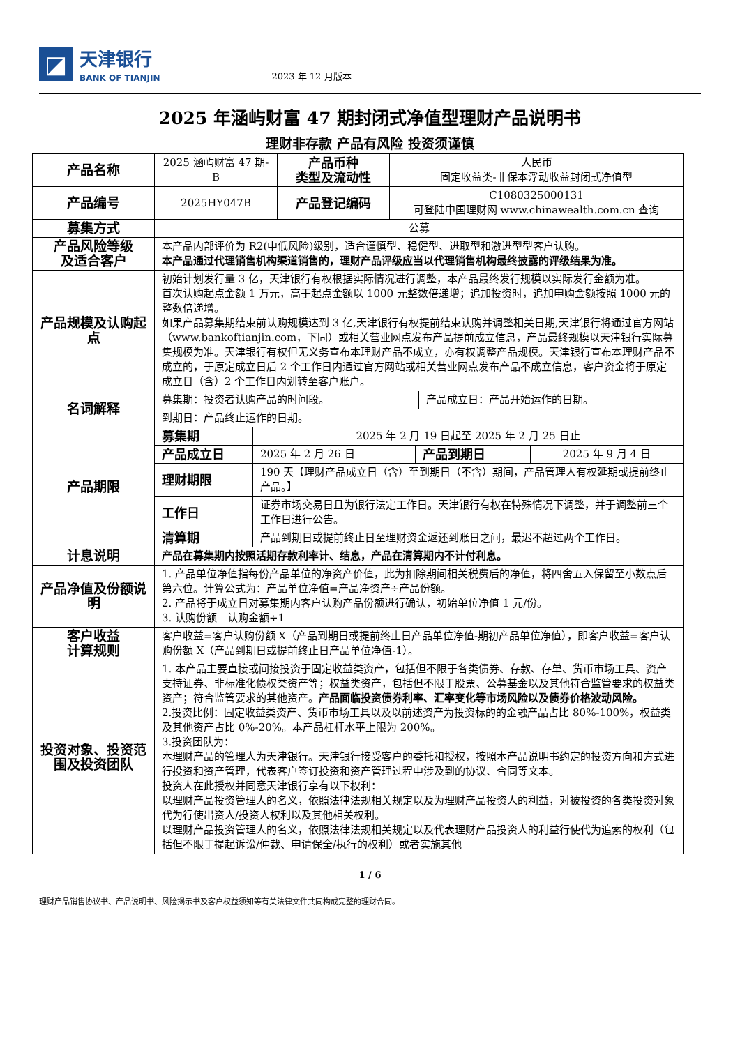◪
天津银行
BANK OF TIANJIN
2023 年 12 月版本
2025 年涵屿财富 47 期封闭式净值型理财产品说明书
理财非存款 产品有风险 投资须谨慎
| 产品名称 | 2025 涵屿财富 47 期-B | 产品币种 类型及流动性 | 人民币 固定收益类-非保本浮动收益封闭式净值型 |
| 产品编号 | 2025HY047B | 产品登记编码 | C1080325000131 可登陆中国理财网 www.chinawealth.com.cn 查询 |
| 募集方式 | 公募 | | |
| 产品风险等级 及适合客户 | 本产品内部评价为 R2(中低风险)级别，适合谨慎型、稳健型、进取型和激进型型客户认购。 本产品通过代理销售机构渠道销售的，理财产品评级应当以代理销售机构最终披露的评级结果为准。 | | |
| 产品规模及认购起点 | 初始计划发行量 3 亿，天津银行有权根据实际情况进行调整，本产品最终发行规模以实际发行金额为准。 首次认购起点金额 1 万元，高于起点金额以 1000 元整数倍递增；追加投资时，追加申购金额按照 1000 元的整数倍递增。 如果产品募集期结束前认购规模达到 3 亿,天津银行有权提前结束认购并调整相关日期,天津银行将通过官方网站（www.bankoftianjin.com，下同）或相关营业网点发布产品提前成立信息，产品最终规模以天津银行实际募集规模为准。天津银行有权但无义务宣布本理财产品不成立，亦有权调整产品规模。天津银行宣布本理财产品不成立的，于原定成立日后 2 个工作日内通过官方网站或相关营业网点发布产品不成立信息，客户资金将于原定成立日（含）2 个工作日内划转至客户账户。 | | |
| 名词解释 | / 募集期：投资者认购产品的时间段。 / 产品成立日：产品开始运作的日期。 / / 到期日：产品终止运作的日期。 / / | | |
| 产品期限 | / 募集期 / 2025 年 2 月 19 日起至 2025 年 2 月 25 日止 / / / / 产品成立日 / 2025 年 2 月 26 日 / 产品到期日 / 2025 年 9 月 4 日 / / 理财期限 / 190 天【理财产品成立日（含）至到期日（不含）期间，产品管理人有权延期或提前终止产品。】 / / / / 工作日 / 证券市场交易日且为银行法定工作日。天津银行有权在特殊情况下调整，并于调整前三个工作日进行公告。 / / / / 清算期 / 产品到期日或提前终止日至理财资金返还到账日之间，最迟不超过两个工作日。 / / / | | |
| 计息说明 | 产品在募集期内按照活期存款利率计、结息，产品在清算期内不计付利息。 | | |
| 产品净值及份额说明 | 1. 产品单位净值指每份产品单位的净资产价值，此为扣除期间相关税费后的净值，将四舍五入保留至小数点后第六位。计算公式为：产品单位净值=产品净资产÷产品份额。 2. 产品将于成立日对募集期内客户认购产品份额进行确认，初始单位净值 1 元/份。 3. 认购份额＝认购金额÷1 | | |
| 客户收益 计算规则 | 客户收益=客户认购份额 X（产品到期日或提前终止日产品单位净值-期初产品单位净值），即客户收益=客户认购份额 X（产品到期日或提前终止日产品单位净值-1）。 | | |
| 投资对象、投资范围及投资团队 | 1. 本产品主要直接或间接投资于固定收益类资产，包括但不限于各类债券、存款、存单、货币市场工具、资产支持证券、非标准化债权类资产等；权益类资产，包括但不限于股票、公募基金以及其他符合监管要求的权益类资产；符合监管要求的其他资产。 产品面临投资债券利率、汇率变化等市场风险以及债券价格波动风险。 2.投资比例：固定收益类资产、货币市场工具以及以前述资产为投资标的的金融产品占比 80%-100%，权益类及其他资产占比 0%-20%。本产品杠杆水平上限为 200%。 3.投资团队为： 本理财产品的管理人为天津银行。天津银行接受客户的委托和授权，按照本产品说明书约定的投资方向和方式进行投资和资产管理，代表客户签订投资和资产管理过程中涉及到的协议、合同等文本。 投资人在此授权并同意天津银行享有以下权利： 以理财产品投资管理人的名义，依照法律法规相关规定以及为理财产品投资人的利益，对被投资的各类投资对象代为行使出资人/投资人权利以及其他相关权利。 以理财产品投资管理人的名义，依照法律法规相关规定以及代表理财产品投资人的利益行使代为追索的权利（包括但不限于提起诉讼/仲裁、申请保全/执行的权利）或者实施其他 | | |
1 / 6
理财产品销售协议书、产品说明书、风险揭示书及客户权益须知等有关法律文件共同构成完整的理财合同。